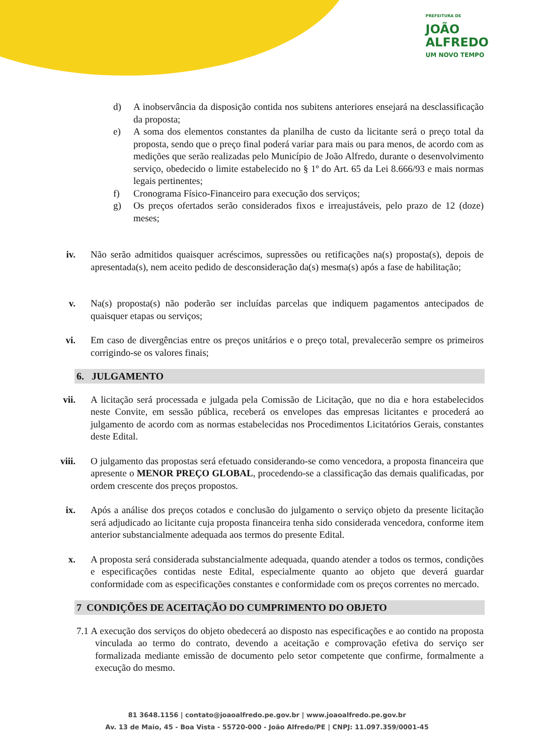PREFEITURA DE
JOÃO
ALFREDO
UM NOVO TEMPO
d) A inobservância da disposição contida nos subitens anteriores ensejará na desclassificação da proposta;
e) A soma dos elementos constantes da planilha de custo da licitante será o preço total da proposta, sendo que o preço final poderá variar para mais ou para menos, de acordo com as medições que serão realizadas pelo Município de João Alfredo, durante o desenvolvimento serviço, obedecido o limite estabelecido no § 1º do Art. 65 da Lei 8.666/93 e mais normas legais pertinentes;
f) Cronograma Físico-Financeiro para execução dos serviços;
g) Os preços ofertados serão considerados fixos e irreajustáveis, pelo prazo de 12 (doze) meses;
iv. Não serão admitidos quaisquer acréscimos, supressões ou retificações na(s) proposta(s), depois de apresentada(s), nem aceito pedido de desconsideração da(s) mesma(s) após a fase de habilitação;
v. Na(s) proposta(s) não poderão ser incluídas parcelas que indiquem pagamentos antecipados de quaisquer etapas ou serviços;
vi. Em caso de divergências entre os preços unitários e o preço total, prevalecerão sempre os primeiros corrigindo-se os valores finais;
6. JULGAMENTO
vii.
A licitação será processada e julgada pela Comissão de Licitação, que no dia e hora estabelecidos neste Convite, em sessão pública, receberá os envelopes das empresas licitantes e procederá ao julgamento de acordo com as normas estabelecidas nos Procedimentos Licitatórios Gerais, constantes deste Edital.
viii.
O julgamento das propostas será efetuado considerando-se como vencedora, a proposta financeira que apresente o MENOR PREÇO GLOBAL, procedendo-se a classificação das demais qualificadas, por ordem crescente dos preços propostos.
ix. Após a análise dos preços cotados e conclusão do julgamento o serviço objeto da presente licitação será adjudicado ao licitante cuja proposta financeira tenha sido considerada vencedora, conforme item anterior substancialmente adequada aos termos do presente Edital.
x. A proposta será considerada substancialmente adequada, quando atender a todos os termos, condições e especificações contidas neste Edital, especialmente quanto ao objeto que deverá guardar conformidade com as especificações constantes e conformidade com os preços correntes no mercado.
7 CONDIÇÕES DE ACEITAÇÃO DO CUMPRIMENTO DO OBJETO
7.1 A execução dos serviços do objeto obedecerá ao disposto nas especificações e ao contido na proposta vinculada ao termo do contrato, devendo a aceitação e comprovação efetiva do serviço ser formalizada mediante emissão de documento pelo setor competente que confirme, formalmente a execução do mesmo.
81 3648.1156 | contato@joaoalfredo.pe.gov.br | www.joaoalfredo.pe.gov.br
Av. 13 de Maio, 45 - Boa Vista - 55720-000 - João Alfredo/PE | CNPJ: 11.097.359/0001-45